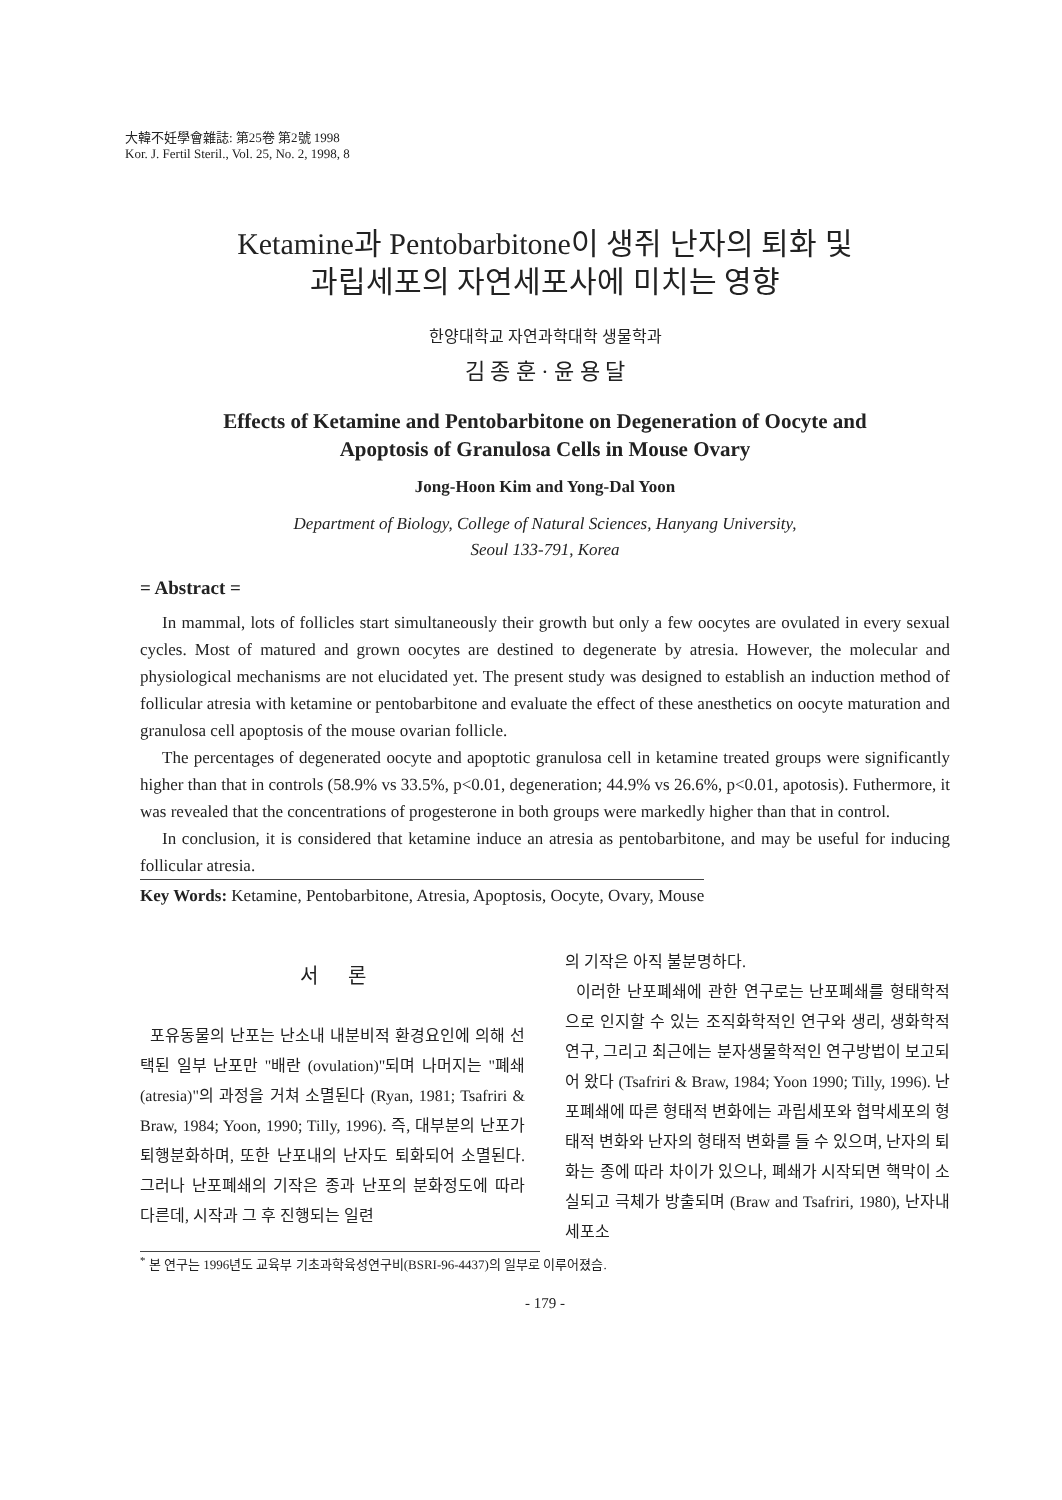大韓不妊學會雜誌: 第25卷 第2號 1998
Kor. J. Fertil Steril., Vol. 25, No. 2, 1998, 8
Ketamine과 Pentobarbitone이 생쥐 난자의 퇴화 및
과립세포의 자연세포사에 미치는 영향
한양대학교 자연과학대학 생물학과
김 종 훈 · 윤 용 달
Effects of Ketamine and Pentobarbitone on Degeneration of Oocyte and
Apoptosis of Granulosa Cells in Mouse Ovary
Jong-Hoon Kim and Yong-Dal Yoon
Department of Biology, College of Natural Sciences, Hanyang University,
Seoul 133-791, Korea
= Abstract =
In mammal, lots of follicles start simultaneously their growth but only a few oocytes are ovulated in every sexual cycles. Most of matured and grown oocytes are destined to degenerate by atresia. However, the molecular and physiological mechanisms are not elucidated yet. The present study was designed to establish an induction method of follicular atresia with ketamine or pentobarbitone and evaluate the effect of these anesthetics on oocyte maturation and granulosa cell apoptosis of the mouse ovarian follicle.
The percentages of degenerated oocyte and apoptotic granulosa cell in ketamine treated groups were significantly higher than that in controls (58.9% vs 33.5%, p<0.01, degeneration; 44.9% vs 26.6%, p<0.01, apotosis). Futhermore, it was revealed that the concentrations of progesterone in both groups were markedly higher than that in control.
In conclusion, it is considered that ketamine induce an atresia as pentobarbitone, and may be useful for inducing follicular atresia.
Key Words: Ketamine, Pentobarbitone, Atresia, Apoptosis, Oocyte, Ovary, Mouse
서 론
포유동물의 난포는 난소내 내분비적 환경요인에 의해 선택된 일부 난포만 "배란 (ovulation)"되며 나머지는 "폐쇄 (atresia)"의 과정을 거쳐 소멸된다 (Ryan, 1981; Tsafriri & Braw, 1984; Yoon, 1990; Tilly, 1996). 즉, 대부분의 난포가 퇴행분화하며, 또한 난포내의 난자도 퇴화되어 소멸된다. 그러나 난포폐쇄의 기작은 종과 난포의 분화정도에 따라 다른데, 시작과 그 후 진행되는 일련
의 기작은 아직 불분명하다.
이러한 난포폐쇄에 관한 연구로는 난포폐쇄를 형태학적으로 인지할 수 있는 조직화학적인 연구와 생리, 생화학적 연구, 그리고 최근에는 분자생물학적인 연구방법이 보고되어 왔다 (Tsafriri & Braw, 1984; Yoon 1990; Tilly, 1996). 난포폐쇄에 따른 형태적 변화에는 과립세포와 협막세포의 형태적 변화와 난자의 형태적 변화를 들 수 있으며, 난자의 퇴화는 종에 따라 차이가 있으나, 폐쇄가 시작되면 핵막이 소실되고 극체가 방출되며 (Braw and Tsafriri, 1980), 난자내 세포소
<sup>*</sup> 본 연구는 1996년도 교육부 기초과학육성연구비(BSRI-96-4437)의 일부로 이루어졌슴.
- 179 -